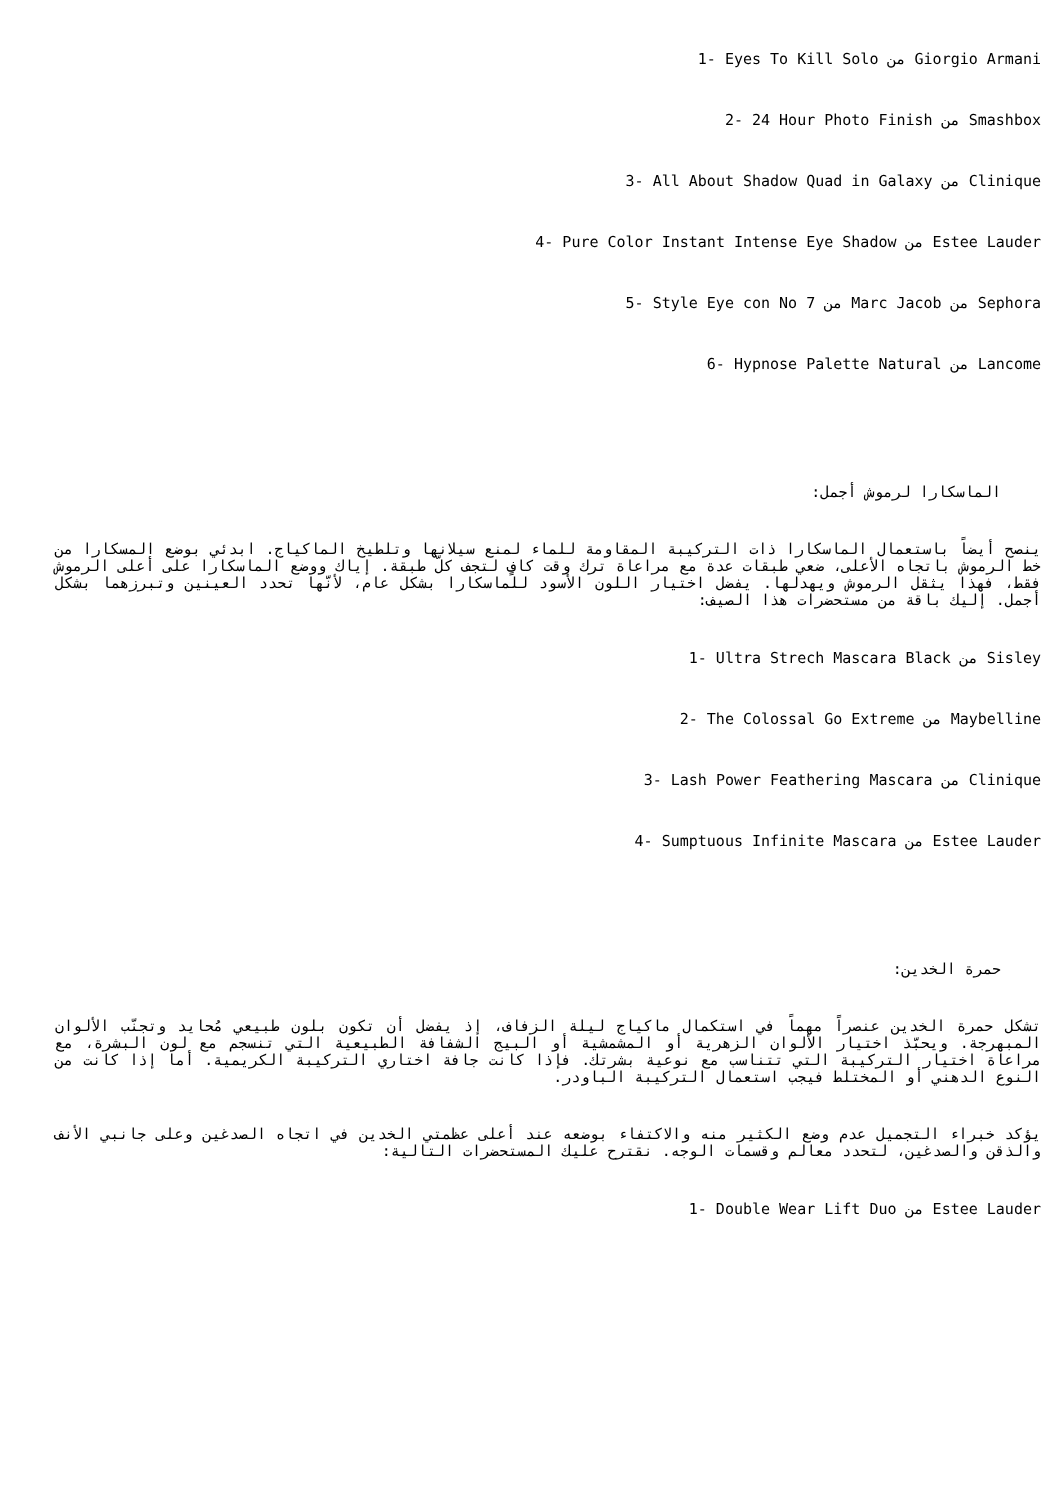1- Eyes To Kill Solo من Giorgio Armani
2- 24 Hour Photo Finish من Smashbox
3- All About Shadow Quad in Galaxy من Clinique
4- Pure Color Instant Intense Eye Shadow من Estee Lauder
5- Style Eye con No 7 من Marc Jacob من Sephora
6- Hypnose Palette Natural من Lancome
الماسكارا لرموش أجمل:
ينصح أيضاً باستعمال الماسكارا ذات التركيبة المقاومة للماء لمنع سيلانها وتلطيخ الماكياج. ابدئي بوضع المسكارا من خط الرموش باتجاه الأعلى، ضعي طبقات عدة مع مراعاة ترك وقت كافٍ لتجف كلّ طبقة. إياك ووضع الماسكارا على أعلى الرموش فقط، فهذا يثقل الرموش ويهدلها. يفضل اختيار اللون الأسود للماسكارا بشكل عام، لأنّها تحدد العينين وتبرزهما بشكل أجمل. إليك باقة من مستحضرات هذا الصيف:
1- Ultra Strech Mascara Black من Sisley
2- The Colossal Go Extreme من Maybelline
3- Lash Power Feathering Mascara من Clinique
4- Sumptuous Infinite Mascara من Estee Lauder
حمرة الخدين:
تشكل حمرة الخدين عنصراً مهماً في استكمال ماكياج ليلة الزفاف، إذ يفضل أن تكون بلون طبيعي مُحايد وتجنّب الألوان المبهرجة. ويحبّذ اختيار الألوان الزهرية أو المشمشية أو البيج الشفافة الطبيعية التي تنسجم مع لون البشرة، مع مراعاة اختيار التركيبة التي تتناسب مع نوعية بشرتك. فإذا كانت جافة اختاري التركيبة الكريمية. أما إذا كانت من النوع الدهني أو المختلط فيجب استعمال التركيبة الباودر.
يؤكد خبراء التجميل عدم وضع الكثير منه والاكتفاء بوضعه عند أعلى عظمتي الخدين في اتجاه الصدغين وعلى جانبي الأنف والذقن والصدغين، لتحدد معالم وقسمات الوجه. نقترح عليك المستحضرات التالية:
1- Double Wear Lift Duo من Estee Lauder